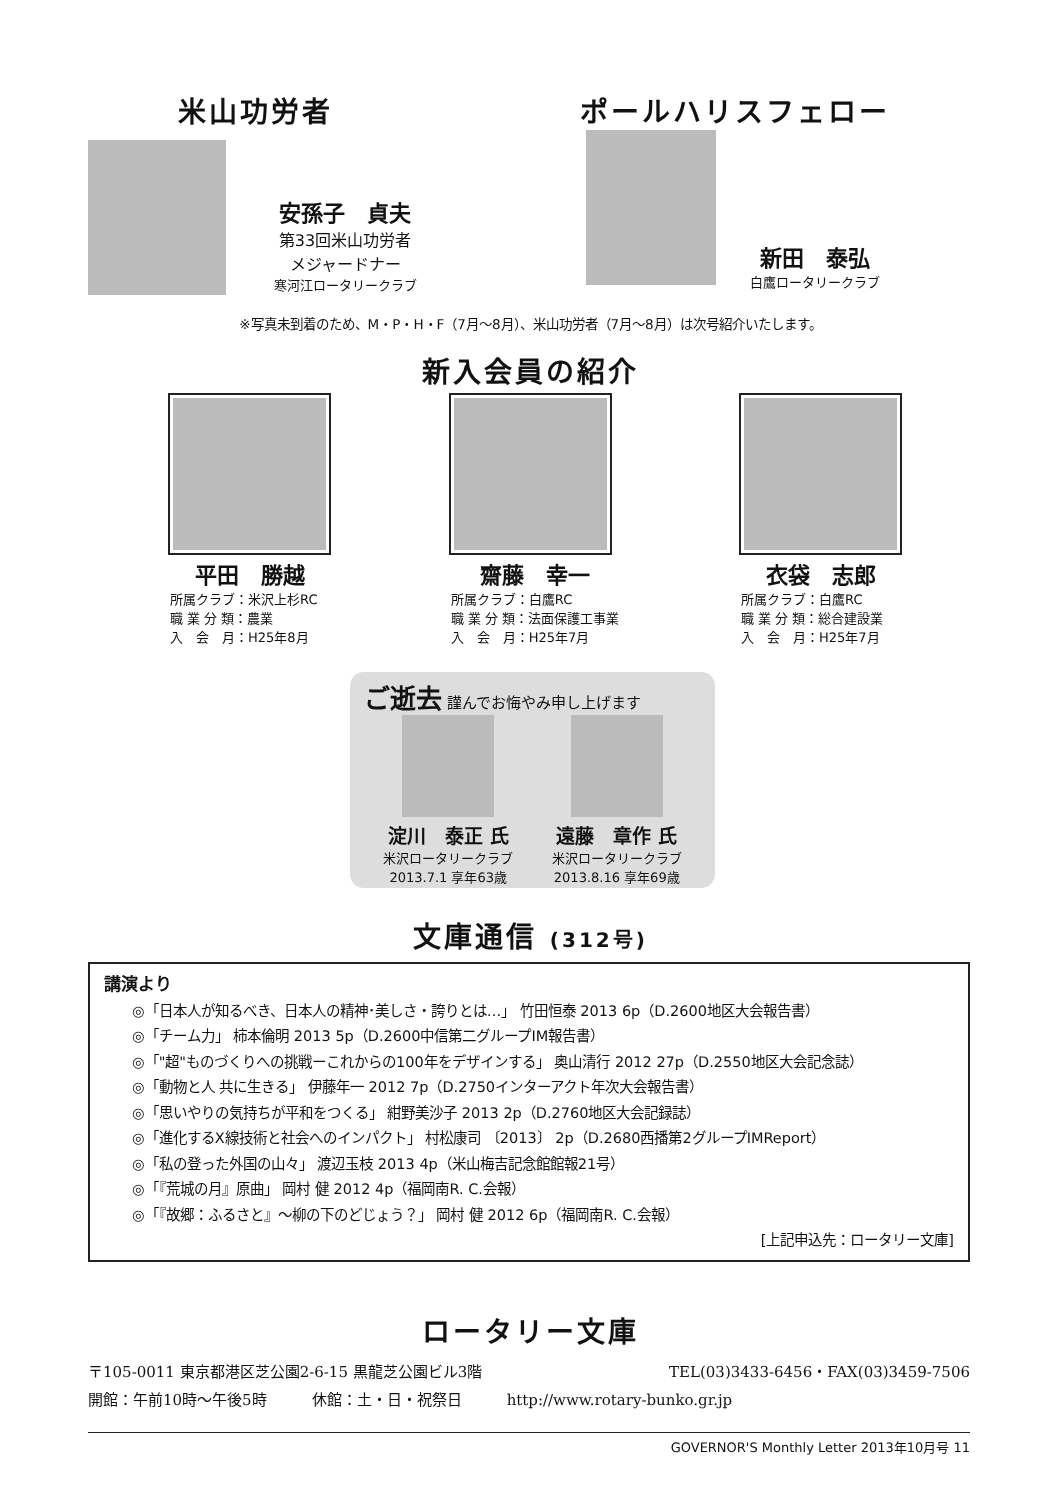米山功労者 ポールハリスフェロー
安孫子　貞夫
第33回米山功労者
メジャードナー
寒河江ロータリークラブ
新田　泰弘
白鷹ロータリークラブ
※写真未到着のため、M・P・H・F（7月～8月）、米山功労者（7月～8月）は次号紹介いたします。
新入会員の紹介
平田　勝越
所属クラブ：米沢上杉RC
職 業 分 類：農業
入　会　月：H25年8月
齋藤　幸一
所属クラブ：白鷹RC
職 業 分 類：法面保護工事業
入　会　月：H25年7月
衣袋　志郎
所属クラブ：白鷹RC
職 業 分 類：総合建設業
入　会　月：H25年7月
ご逝去 謹んでお悔やみ申し上げます
淀川　泰正 氏
米沢ロータリークラブ
2013.7.1 享年63歳
遠藤　章作 氏
米沢ロータリークラブ
2013.8.16 享年69歳
文庫通信 (312号)
講演より
◎「日本人が知るべき、日本人の精神･美しさ・誇りとは…」 竹田恒泰 2013 6p（D.2600地区大会報告書）
◎「チーム力」 柿本倫明 2013 5p（D.2600中信第二グループIM報告書）
◎「"超"ものづくりへの挑戦ーこれからの100年をデザインする」 奥山清行 2012 27p（D.2550地区大会記念誌）
◎「動物と人 共に生きる」 伊藤年一 2012 7p（D.2750インターアクト年次大会報告書）
◎「思いやりの気持ちが平和をつくる」 紺野美沙子 2013 2p（D.2760地区大会記録誌）
◎「進化するX線技術と社会へのインパクト」 村松康司 〔2013〕 2p（D.2680西播第2グループIMReport）
◎「私の登った外国の山々」 渡辺玉枝 2013 4p（米山梅吉記念館館報21号）
◎「『荒城の月』原曲」 岡村 健 2012 4p（福岡南R. C.会報）
◎「『故郷：ふるさと』～柳の下のどじょう？」 岡村 健 2012 6p（福岡南R. C.会報）
[上記申込先：ロータリー文庫]
ロータリー文庫
〒105-0011 東京都港区芝公園2-6-15 黒龍芝公園ビル3階 TEL(03)3433-6456・FAX(03)3459-7506
開館：午前10時～午後5時　　　休館：土・日・祝祭日　　　http://www.rotary-bunko.gr.jp
GOVERNOR'S Monthly Letter 2013年10月号 11